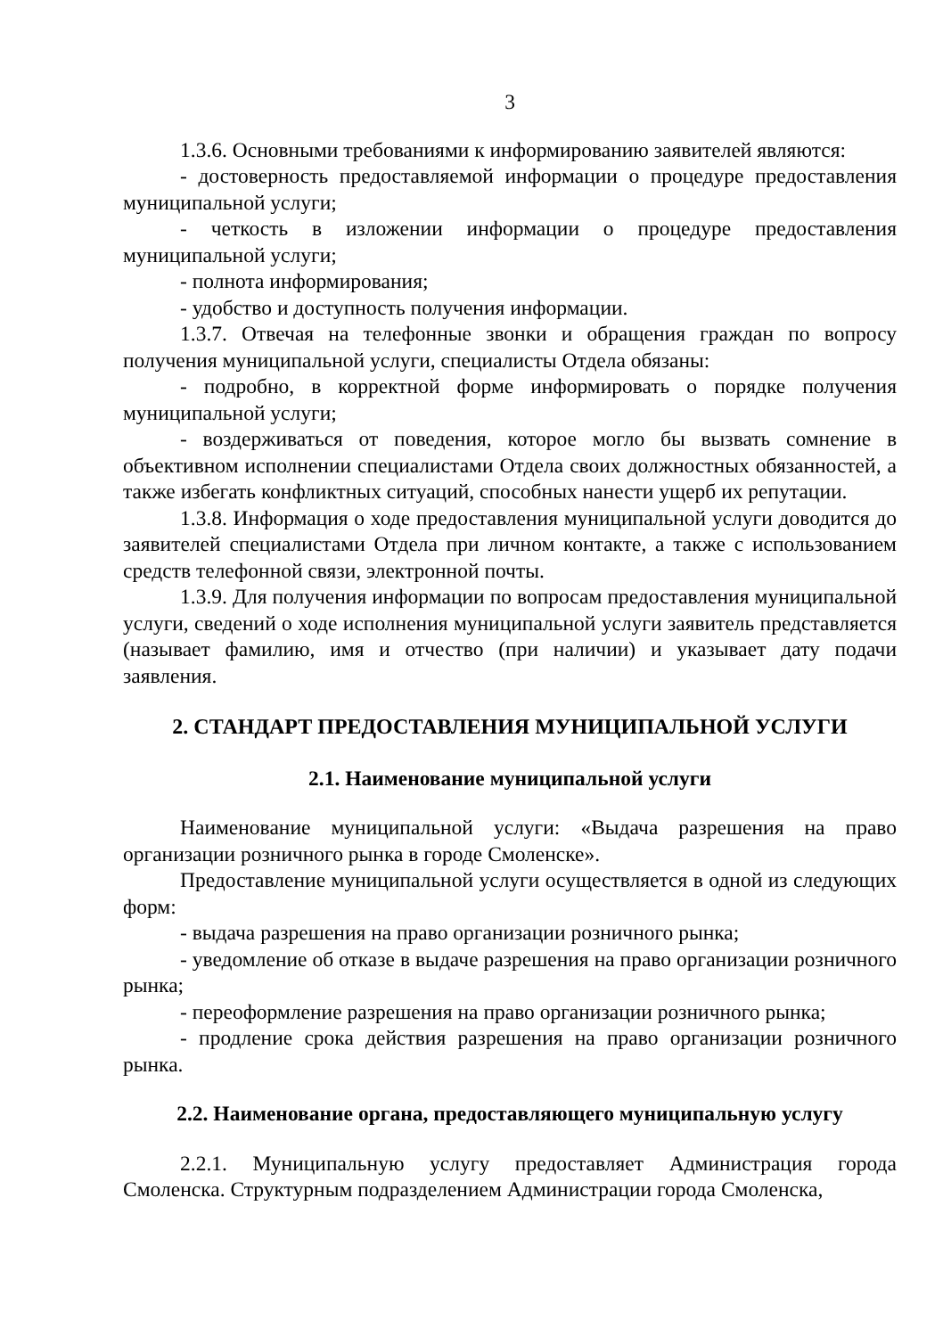3
1.3.6. Основными требованиями к информированию заявителей являются:
- достоверность предоставляемой информации о процедуре предоставления муниципальной услуги;
- четкость в изложении информации о процедуре предоставления муниципальной услуги;
- полнота информирования;
- удобство и доступность получения информации.
1.3.7. Отвечая на телефонные звонки и обращения граждан по вопросу получения муниципальной услуги, специалисты Отдела обязаны:
- подробно, в корректной форме информировать о порядке получения муниципальной услуги;
- воздерживаться от поведения, которое могло бы вызвать сомнение в объективном исполнении специалистами Отдела своих должностных обязанностей, а также избегать конфликтных ситуаций, способных нанести ущерб их репутации.
1.3.8. Информация о ходе предоставления муниципальной услуги доводится до заявителей специалистами Отдела при личном контакте, а также с использованием средств телефонной связи, электронной почты.
1.3.9. Для получения информации по вопросам предоставления муниципальной услуги, сведений о ходе исполнения муниципальной услуги заявитель представляется (называет фамилию, имя и отчество (при наличии) и указывает дату подачи заявления.
2. СТАНДАРТ ПРЕДОСТАВЛЕНИЯ МУНИЦИПАЛЬНОЙ УСЛУГИ
2.1. Наименование муниципальной услуги
Наименование муниципальной услуги: «Выдача разрешения на право организации розничного рынка в городе Смоленске».
Предоставление муниципальной услуги осуществляется в одной из следующих форм:
- выдача разрешения на право организации розничного рынка;
- уведомление об отказе в выдаче разрешения на право организации розничного рынка;
- переоформление разрешения на право организации розничного рынка;
- продление срока действия разрешения на право организации розничного рынка.
2.2. Наименование органа, предоставляющего муниципальную услугу
2.2.1. Муниципальную услугу предоставляет Администрация города Смоленска. Структурным подразделением Администрации города Смоленска,